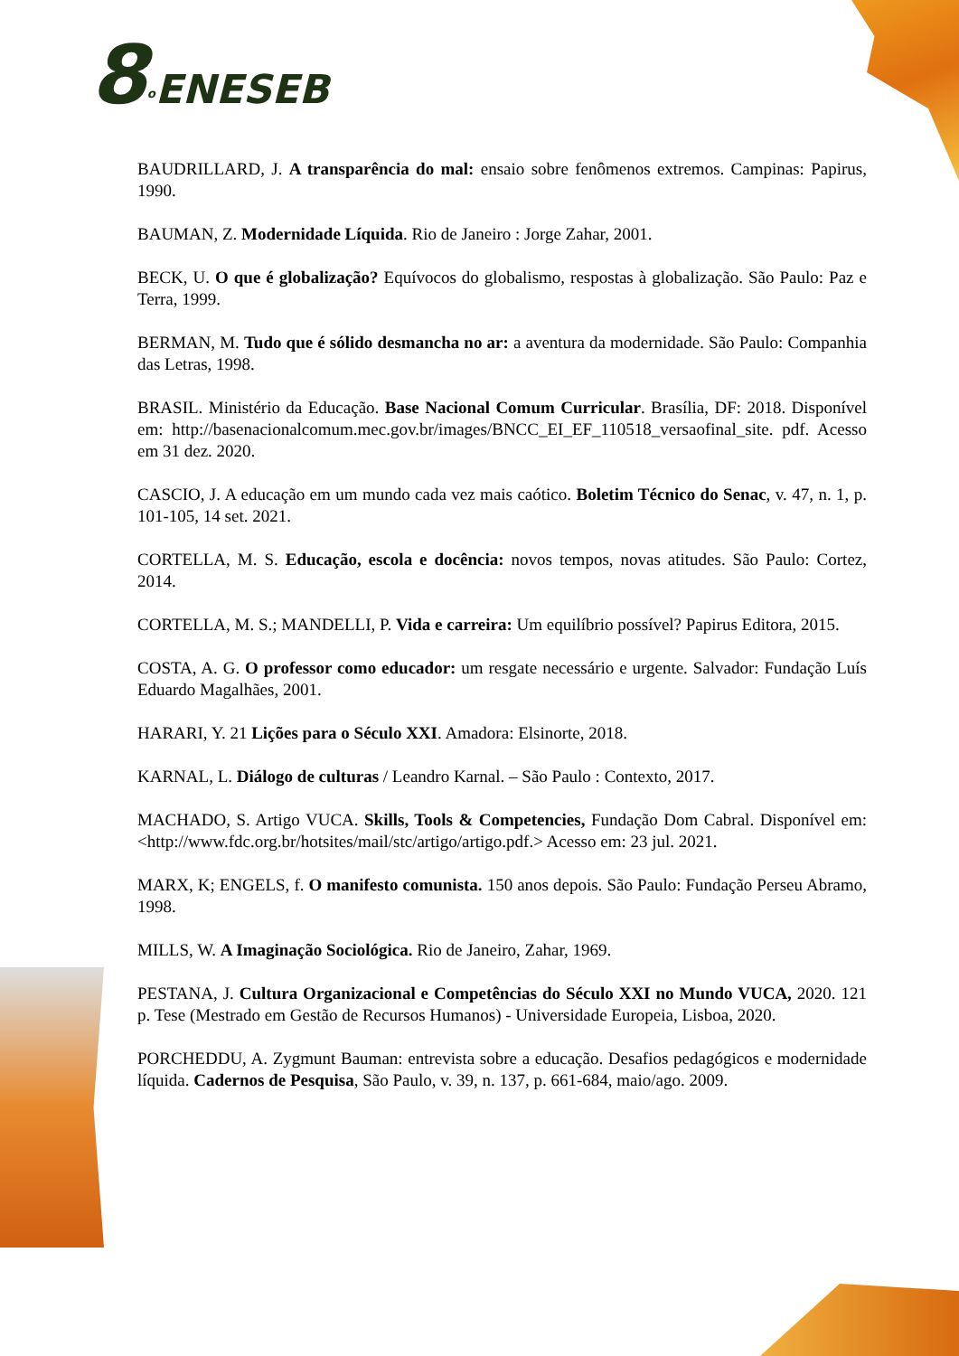8<sup>o</sup>ENESEB
BAUDRILLARD, J. A transparência do mal: ensaio sobre fenômenos extremos. Campinas: Papirus, 1990.
BAUMAN, Z. Modernidade Líquida. Rio de Janeiro : Jorge Zahar, 2001.
BECK, U. O que é globalização? Equívocos do globalismo, respostas à globalização. São Paulo: Paz e Terra, 1999.
BERMAN, M. Tudo que é sólido desmancha no ar: a aventura da modernidade. São Paulo: Companhia das Letras, 1998.
BRASIL. Ministério da Educação. Base Nacional Comum Curricular. Brasília, DF: 2018. Disponível em: http://basenacionalcomum.mec.gov.br/images/BNCC_EI_EF_110518_versaofinal_site. pdf. Acesso em 31 dez. 2020.
CASCIO, J. A educação em um mundo cada vez mais caótico. Boletim Técnico do Senac, v. 47, n. 1, p. 101-105, 14 set. 2021.
CORTELLA, M. S. Educação, escola e docência: novos tempos, novas atitudes. São Paulo: Cortez, 2014.
CORTELLA, M. S.; MANDELLI, P. Vida e carreira: Um equilíbrio possível? Papirus Editora, 2015.
COSTA, A. G. O professor como educador: um resgate necessário e urgente. Salvador: Fundação Luís Eduardo Magalhães, 2001.
HARARI, Y. 21 Lições para o Século XXI. Amadora: Elsinorte, 2018.
KARNAL, L. Diálogo de culturas / Leandro Karnal. – São Paulo : Contexto, 2017.
MACHADO, S. Artigo VUCA. Skills, Tools & Competencies, Fundação Dom Cabral. Disponível em: <http://www.fdc.org.br/hotsites/mail/stc/artigo/artigo.pdf.> Acesso em: 23 jul. 2021.
MARX, K; ENGELS, f. O manifesto comunista. 150 anos depois. São Paulo: Fundação Perseu Abramo, 1998.
MILLS, W. A Imaginação Sociológica. Rio de Janeiro, Zahar, 1969.
PESTANA, J. Cultura Organizacional e Competências do Século XXI no Mundo VUCA, 2020. 121 p. Tese (Mestrado em Gestão de Recursos Humanos) - Universidade Europeia, Lisboa, 2020.
PORCHEDDU, A. Zygmunt Bauman: entrevista sobre a educação. Desafios pedagógicos e modernidade líquida. Cadernos de Pesquisa, São Paulo, v. 39, n. 137, p. 661-684, maio/ago. 2009.